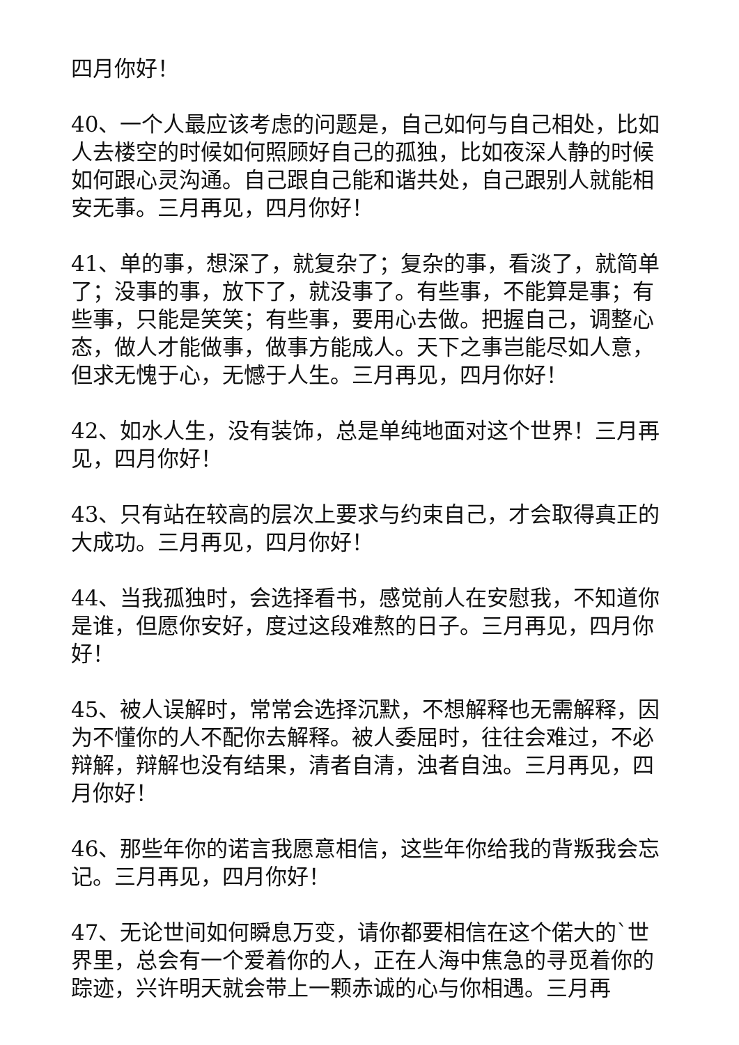四月你好！
40、一个人最应该考虑的问题是，自己如何与自己相处，比如人去楼空的时候如何照顾好自己的孤独，比如夜深人静的时候如何跟心灵沟通。自己跟自己能和谐共处，自己跟别人就能相安无事。三月再见，四月你好！
41、单的事，想深了，就复杂了；复杂的事，看淡了，就简单了；没事的事，放下了，就没事了。有些事，不能算是事；有些事，只能是笑笑；有些事，要用心去做。把握自己，调整心态，做人才能做事，做事方能成人。天下之事岂能尽如人意，但求无愧于心，无憾于人生。三月再见，四月你好！
42、如水人生，没有装饰，总是单纯地面对这个世界！三月再见，四月你好！
43、只有站在较高的层次上要求与约束自己，才会取得真正的大成功。三月再见，四月你好！
44、当我孤独时，会选择看书，感觉前人在安慰我，不知道你是谁，但愿你安好，度过这段难熬的日子。三月再见，四月你好！
45、被人误解时，常常会选择沉默，不想解释也无需解释，因为不懂你的人不配你去解释。被人委屈时，往往会难过，不必辩解，辩解也没有结果，清者自清，浊者自浊。三月再见，四月你好！
46、那些年你的诺言我愿意相信，这些年你给我的背叛我会忘记。三月再见，四月你好！
47、无论世间如何瞬息万变，请你都要相信在这个偌大的`世界里，总会有一个爱着你的人，正在人海中焦急的寻觅着你的踪迹，兴许明天就会带上一颗赤诚的心与你相遇。三月再